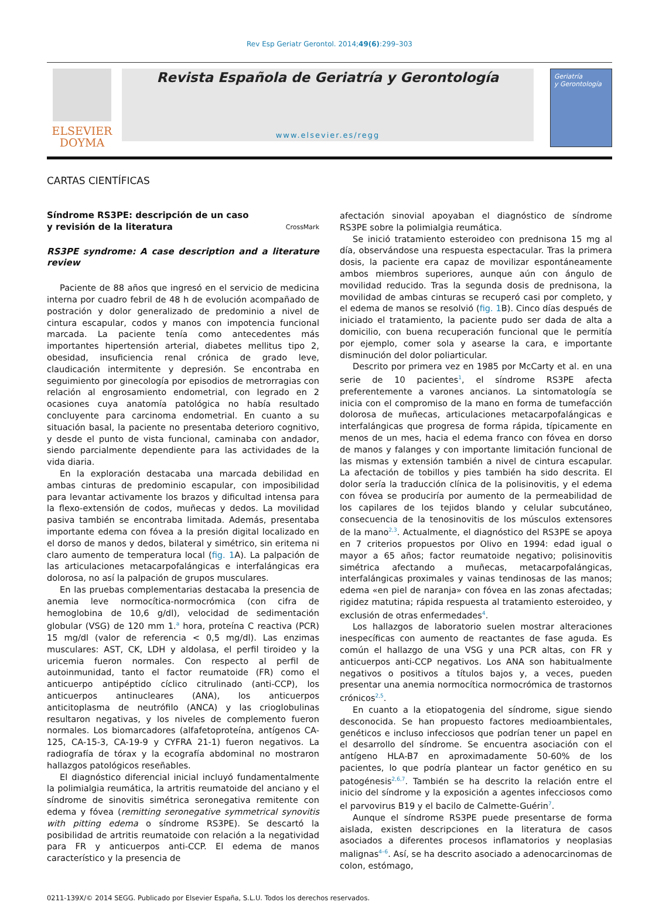Rev Esp Geriatr Gerontol. 2014;49(6):299–303
ELSEVIER
DOYMA
Revista Española de Geriatría y Gerontología
www.elsevier.es/regg
Geriatría
y Gerontología
CARTAS CIENTÍFICAS
Síndrome RS3PE: descripción de un caso
y revisión de la literatura CrossMark
RS3PE syndrome: A case description and a literature review
Paciente de 88 años que ingresó en el servicio de medicina interna por cuadro febril de 48 h de evolución acompañado de postración y dolor generalizado de predominio a nivel de cintura escapular, codos y manos con impotencia funcional marcada. La paciente tenía como antecedentes más importantes hipertensión arterial, diabetes mellitus tipo 2, obesidad, insuficiencia renal crónica de grado leve, claudicación intermitente y depresión. Se encontraba en seguimiento por ginecología por episodios de metrorragias con relación al engrosamiento endometrial, con legrado en 2 ocasiones cuya anatomía patológica no había resultado concluyente para carcinoma endometrial. En cuanto a su situación basal, la paciente no presentaba deterioro cognitivo, y desde el punto de vista funcional, caminaba con andador, siendo parcialmente dependiente para las actividades de la vida diaria.
En la exploración destacaba una marcada debilidad en ambas cinturas de predominio escapular, con imposibilidad para levantar activamente los brazos y dificultad intensa para la flexo-extensión de codos, muñecas y dedos. La movilidad pasiva también se encontraba limitada. Además, presentaba importante edema con fóvea a la presión digital localizado en el dorso de manos y dedos, bilateral y simétrico, sin eritema ni claro aumento de temperatura local (fig. 1 A). La palpación de las articulaciones metacarpofalángicas e interfalángicas era dolorosa, no así la palpación de grupos musculares.
En las pruebas complementarias destacaba la presencia de anemia leve normocítica-normocrómica (con cifra de hemoglobina de 10,6 g/dl), velocidad de sedimentación globular (VSG) de 120 mm 1.<sup>a</sup> hora, proteína C reactiva (PCR) 15 mg/dl (valor de referencia < 0,5 mg/dl). Las enzimas musculares: AST, CK, LDH y aldolasa, el perfil tiroideo y la uricemia fueron normales. Con respecto al perfil de autoinmunidad, tanto el factor reumatoide (FR) como el anticuerpo antipéptido cíclico citrulinado (anti-CCP), los anticuerpos antinucleares (ANA), los anticuerpos anticitoplasma de neutrófilo (ANCA) y las crioglobulinas resultaron negativas, y los niveles de complemento fueron normales. Los biomarcadores (alfafetoproteína, antígenos CA-125, CA-15-3, CA-19-9 y CYFRA 21-1) fueron negativos. La radiografía de tórax y la ecografía abdominal no mostraron hallazgos patológicos reseñables.
El diagnóstico diferencial inicial incluyó fundamentalmente la polimialgia reumática, la artritis reumatoide del anciano y el síndrome de sinovitis simétrica seronegativa remitente con edema y fóvea (remitting seronegative symmetrical synovitis with pitting edema o síndrome RS3PE). Se descartó la posibilidad de artritis reumatoide con relación a la negatividad para FR y anticuerpos anti-CCP. El edema de manos característico y la presencia de
afectación sinovial apoyaban el diagnóstico de síndrome RS3PE sobre la polimialgia reumática.
Se inició tratamiento esteroideo con prednisona 15 mg al día, observándose una respuesta espectacular. Tras la primera dosis, la paciente era capaz de movilizar espontáneamente ambos miembros superiores, aunque aún con ángulo de movilidad reducido. Tras la segunda dosis de prednisona, la movilidad de ambas cinturas se recuperó casi por completo, y el edema de manos se resolvió (fig. 1 B). Cinco días después de iniciado el tratamiento, la paciente pudo ser dada de alta a domicilio, con buena recuperación funcional que le permitía por ejemplo, comer sola y asearse la cara, e importante disminución del dolor poliarticular.
Descrito por primera vez en 1985 por McCarty et al. en una serie de 10 pacientes<sup>1</sup>, el síndrome RS3PE afecta preferentemente a varones ancianos. La sintomatología se inicia con el compromiso de la mano en forma de tumefacción dolorosa de muñecas, articulaciones metacarpofalángicas e interfalángicas que progresa de forma rápida, típicamente en menos de un mes, hacia el edema franco con fóvea en dorso de manos y falanges y con importante limitación funcional de las mismas y extensión también a nivel de cintura escapular. La afectación de tobillos y pies también ha sido descrita. El dolor sería la traducción clínica de la polisinovitis, y el edema con fóvea se produciría por aumento de la permeabilidad de los capilares de los tejidos blando y celular subcutáneo, consecuencia de la tenosinovitis de los músculos extensores de la mano<sup>2,3</sup>. Actualmente, el diagnóstico del RS3PE se apoya en 7 criterios propuestos por Olivo en 1994: edad igual o mayor a 65 años; factor reumatoide negativo; polisinovitis simétrica afectando a muñecas, metacarpofalángicas, interfalángicas proximales y vainas tendinosas de las manos; edema «en piel de naranja» con fóvea en las zonas afectadas; rigidez matutina; rápida respuesta al tratamiento esteroideo, y exclusión de otras enfermedades<sup>4</sup>.
Los hallazgos de laboratorio suelen mostrar alteraciones inespecíficas con aumento de reactantes de fase aguda. Es común el hallazgo de una VSG y una PCR altas, con FR y anticuerpos anti-CCP negativos. Los ANA son habitualmente negativos o positivos a títulos bajos y, a veces, pueden presentar una anemia normocítica normocrómica de trastornos crónicos<sup>2,5</sup>.
En cuanto a la etiopatogenia del síndrome, sigue siendo desconocida. Se han propuesto factores medioambientales, genéticos e incluso infecciosos que podrían tener un papel en el desarrollo del síndrome. Se encuentra asociación con el antígeno HLA-B7 en aproximadamente 50-60% de los pacientes, lo que podría plantear un factor genético en su patogénesis<sup>2,6,7</sup>. También se ha descrito la relación entre el inicio del síndrome y la exposición a agentes infecciosos como el parvovirus B19 y el bacilo de Calmette-Guérin<sup>7</sup>.
Aunque el síndrome RS3PE puede presentarse de forma aislada, existen descripciones en la literatura de casos asociados a diferentes procesos inflamatorios y neoplasias malignas<sup>4–6</sup>. Así, se ha descrito asociado a adenocarcinomas de colon, estómago,
0211-139X/© 2014 SEGG. Publicado por Elsevier España, S.L.U. Todos los derechos reservados.